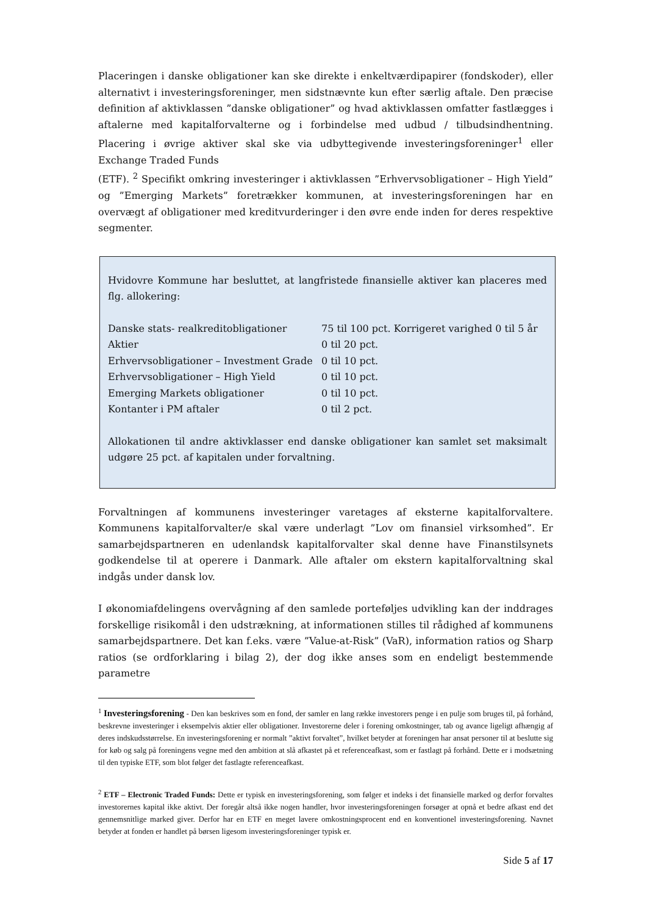Placeringen i danske obligationer kan ske direkte i enkeltværdipapirer (fondskoder), eller alternativt i investeringsforeninger, men sidstnævnte kun efter særlig aftale. Den præcise definition af aktivklassen ”danske obligationer” og hvad aktivklassen omfatter fastlægges i aftalerne med kapitalforvalterne og i forbindelse med udbud / tilbudsindhentning. Placering i øvrige aktiver skal ske via udbyttegivende investeringsforeninger<sup>1</sup> eller Exchange Traded Funds
(ETF). <sup>2</sup> Specifikt omkring investeringer i aktivklassen ”Erhvervsobligationer – High Yield” og ”Emerging Markets” foretrækker kommunen, at investeringsforeningen har en overvægt af obligationer med kreditvurderinger i den øvre ende inden for deres respektive segmenter.
Hvidovre Kommune har besluttet, at langfristede finansielle aktiver kan placeres med flg. allokering:
| Danske stats- realkreditobligationer | 75 til 100 pct. Korrigeret varighed 0 til 5 år |
| Aktier | 0 til 20 pct. |
| Erhvervsobligationer – Investment Grade | 0 til 10 pct. |
| Erhvervsobligationer – High Yield | 0 til 10 pct. |
| Emerging Markets obligationer | 0 til 10 pct. |
| Kontanter i PM aftaler | 0 til 2 pct. |
Allokationen til andre aktivklasser end danske obligationer kan samlet set maksimalt udgøre 25 pct. af kapitalen under forvaltning.
Forvaltningen af kommunens investeringer varetages af eksterne kapitalforvaltere. Kommunens kapitalforvalter/e skal være underlagt ”Lov om finansiel virksomhed”. Er samarbejdspartneren en udenlandsk kapitalforvalter skal denne have Finanstilsynets godkendelse til at operere i Danmark. Alle aftaler om ekstern kapitalforvaltning skal indgås under dansk lov.
I økonomiafdelingens overvågning af den samlede porteføljes udvikling kan der inddrages forskellige risikomål i den udstrækning, at informationen stilles til rådighed af kommunens samarbejdspartnere. Det kan f.eks. være ”Value-at-Risk” (VaR), information ratios og Sharp ratios (se ordforklaring i bilag 2), der dog ikke anses som en endeligt bestemmende parametre
<sup>1</sup> Investeringsforening - Den kan beskrives som en fond, der samler en lang række investorers penge i en pulje som bruges til, på forhånd, beskrevne investeringer i eksempelvis aktier eller obligationer. Investorerne deler i forening omkostninger, tab og avance ligeligt afhængig af deres indskudsstørrelse. En investeringsforening er normalt ”aktivt forvaltet”, hvilket betyder at foreningen har ansat personer til at beslutte sig for køb og salg på foreningens vegne med den ambition at slå afkastet på et referenceafkast, som er fastlagt på forhånd. Dette er i modsætning til den typiske ETF, som blot følger det fastlagte referenceafkast.
<sup>2</sup> ETF – Electronic Traded Funds: Dette er typisk en investeringsforening, som følger et indeks i det finansielle marked og derfor forvaltes investorernes kapital ikke aktivt. Der foregår altså ikke nogen handler, hvor investeringsforeningen forsøger at opnå et bedre afkast end det gennemsnitlige marked giver. Derfor har en ETF en meget lavere omkostningsprocent end en konventionel investeringsforening. Navnet betyder at fonden er handlet på børsen ligesom investeringsforeninger typisk er.
Side 5 af 17